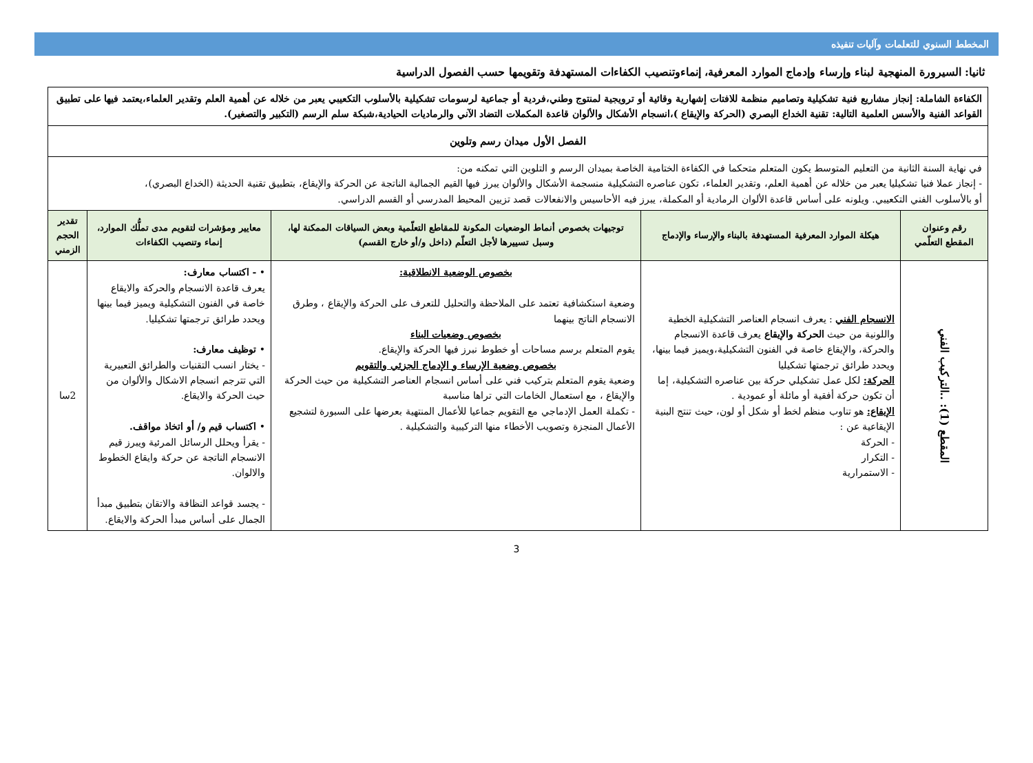المخطط السنوي للتعلمات وآليات تنفيذه
ثانيا: السيرورة المنهجية لبناء وإرساء وإدماج الموارد المعرفية، إنماءوتنصيب الكفاءات المستهدفة وتقويمها حسب الفصول الدراسية
| الكفاءة الشاملة: إنجاز مشاريع فنية تشكيلية وتصاميم منظمة للافتات إشهارية وقائية أو ترويجية لمنتوج وطني،فردية أو جماعية لرسومات تشكيلية بالأسلوب التكعيبي يعبر من خلاله عن أهمية العلم وتقدير العلماء،يعتمد فيها على تطبيق القواعد الفنية والأسس العلمية التالية: تقنية الخداع البصري (الحركة والإيقاع )،انسجام الأشكال والألوان قاعدة المكملات التضاد الآني والرماديات الحيادية،شبكة سلم الرسم (التكبير والتصغير). | | | | |
| الفصل الأول ميدان رسم وتلوين | | | | |
| في نهاية السنة الثانية من التعليم المتوسط يكون المتعلم متحكما في الكفاءة الختامية الخاصة بميدان الرسم و التلوين التي تمكنه من: - إنجاز عملا فنيا تشكيليا يعبر من خلاله عن أهمية العلم، وتقدير العلماء، تكون عناصره التشكيلية منسجمة الأشكال والألوان يبرز فيها القيم الجمالية الناتجة عن الحركة والإيقاع، بتطبيق تقنية الحديثة (الخداع البصري)، أو بالأسلوب الفني التكعيبي. ويلونه على أساس قاعدة الألوان الرمادية أو المكملة، يبرز فيه الأحاسيس والانفعالات قصد تزيين المحيط المدرسي أو القسم الدراسي. | | | | |
| رقم وعنوان المقطع التعلّمي | هيكلة الموارد المعرفية المستهدفة بالبناء والإرساء والإدماج | توجيهات بخصوص أنماط الوضعيات المكونة للمقاطع التعلّمية وبعض السياقات الممكنة لها، وسبل تسييرها لأجل التعلّم (داخل و/أو خارج القسم) | معايير ومؤشرات لتقويم مدى تملُّك الموارد، إنماء وتنصيب الكفاءات | تقدير الحجم الزمني |
| المقطع (1): ..التركيب الفني | الانسجام الفني : يعرف انسجام العناصر التشكيلية الخطية واللونية من حيث الحركة والإيقاع يعرف قاعدة الانسجام والحركة، والإيقاع خاصة في الفنون التشكيلية،ويميز فيما بينها، ويحدد طرائق ترجمتها تشكيليا الحركة: لكل عمل تشكيلي حركة بين عناصره التشكيلية، إما أن تكون حركة أفقية أو مائلة أو عمودية . الإيقاع: هو تناوب منظم لخط أو شكل أو لون، حيث تنتج البنية الإيقاعية عن : - الحركة - التكرار - الاستمرارية | بخصوص الوضعية الانطلاقية: وضعية استكشافية تعتمد على الملاحظة والتحليل للتعرف على الحركة والإيقاع ، وطرق الانسجام الناتج بينهما بخصوص وضعيات البناء يقوم المتعلم برسم مساحات أو خطوط نبرز فيها الحركة والإيقاع. بخصوص وضعية الإرساء و الإدماج الجزئي والتقويم وضعية يقوم المتعلم بتركيب فني على أساس انسجام العناصر التشكيلية من حيث الحركة والإيقاع ، مع استعمال الخامات التي تراها مناسبة - تكملة العمل الإدماجي مع التقويم جماعيا للأعمال المنتهية بعرضها على السبورة لتشجيع الأعمال المنجزة وتصويب الأخطاء منها التركيبية والتشكيلية . | • - اكتساب معارف: يعرف قاعدة الانسجام والحركة والايقاع خاصة في الفنون التشكيلية ويميز فيما بينها ويحدد طرائق ترجمتها تشكيليا. • توظيف معارف: - يختار انسب التقنيات والطرائق التعبيرية التي تترجم انسجام الاشكال والألوان من حيث الحركة والايقاع. • اكتساب قيم و/ أو اتخاذ مواقف. - يقرأ ويحلل الرسائل المرئية ويبرز قيم الانسجام الناتجة عن حركة وايقاع الخطوط والالوان. - يجسد قواعد النظافة والاتقان بتطبيق مبدأ الجمال على أساس مبدأ الحركة والايقاع. | 2سا |
3